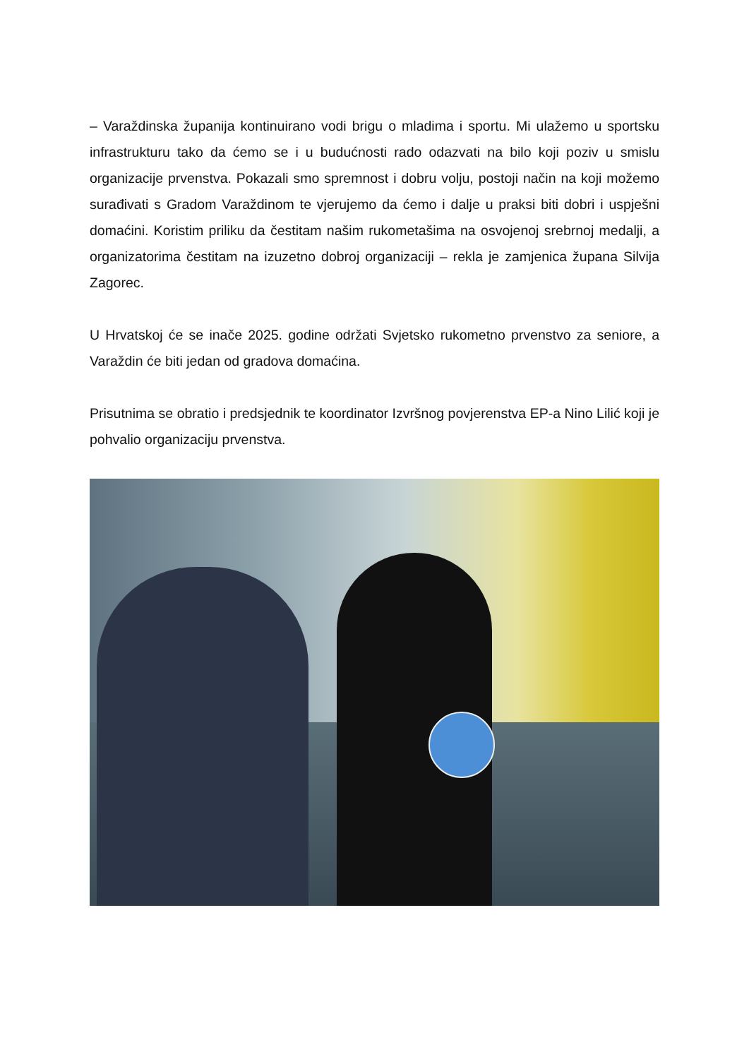– Varaždinska županija kontinuirano vodi brigu o mladima i sportu. Mi ulažemo u sportsku infrastrukturu tako da ćemo se i u budućnosti rado odazvati na bilo koji poziv u smislu organizacije prvenstva. Pokazali smo spremnost i dobru volju, postoji način na koji možemo surađivati s Gradom Varaždinom te vjerujemo da ćemo i dalje u praksi biti dobri i uspješni domaćini. Koristim priliku da čestitam našim rukometašima na osvojenoj srebrnoj medalji, a organizatorima čestitam na izuzetno dobroj organizaciji – rekla je zamjenica župana Silvija Zagorec.
U Hrvatskoj će se inače 2025. godine održati Svjetsko rukometno prvenstvo za seniore, a Varaždin će biti jedan od gradova domaćina.
Prisutnima se obratio i predsjednik te koordinator Izvršnog povjerenstva EP-a Nino Lilić koji je pohvalio organizaciju prvenstva.